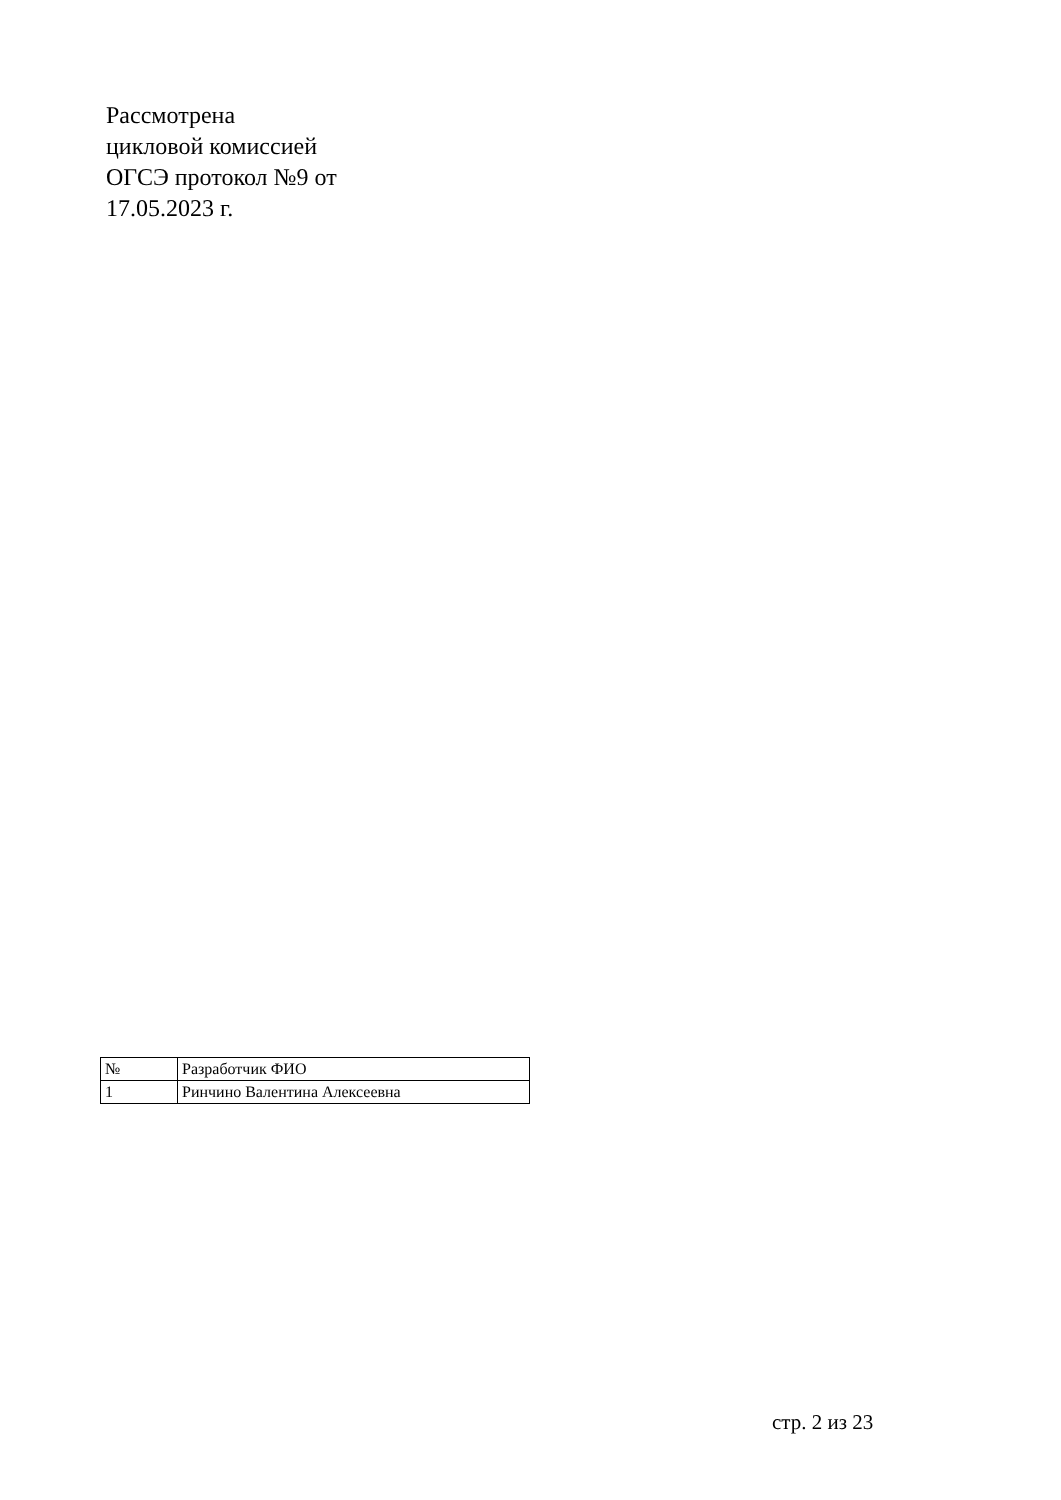Рассмотрена
цикловой комиссией
ОГСЭ протокол №9 от
17.05.2023 г.
| № | Разработчик ФИО |
| 1 | Ринчино Валентина Алексеевна |
стр. 2 из 23